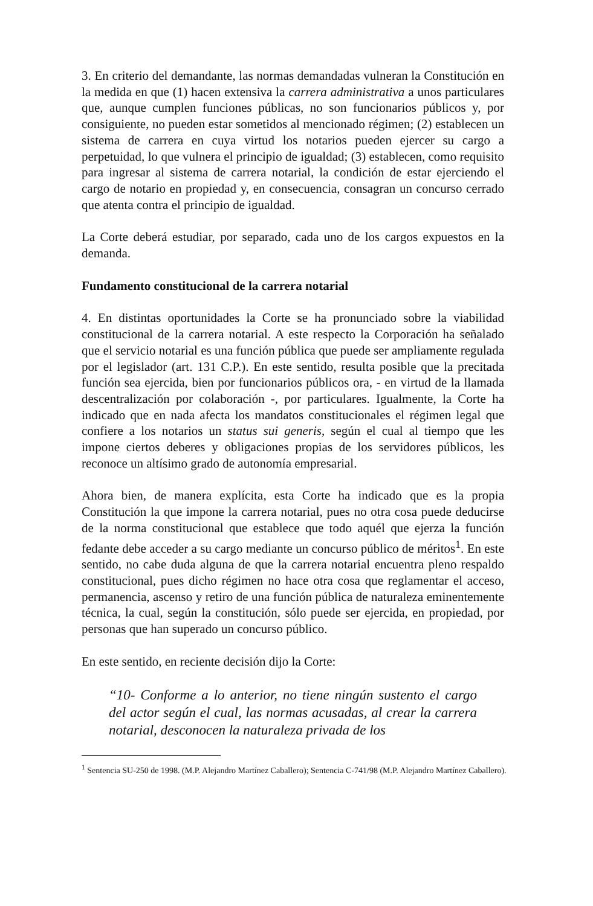3. En criterio del demandante, las normas demandadas vulneran la Constitución en la medida en que (1) hacen extensiva la carrera administrativa a unos particulares que, aunque cumplen funciones públicas, no son funcionarios públicos y, por consiguiente, no pueden estar sometidos al mencionado régimen; (2) establecen un sistema de carrera en cuya virtud los notarios pueden ejercer su cargo a perpetuidad, lo que vulnera el principio de igualdad; (3) establecen, como requisito para ingresar al sistema de carrera notarial, la condición de estar ejerciendo el cargo de notario en propiedad y, en consecuencia, consagran un concurso cerrado que atenta contra el principio de igualdad.
La Corte deberá estudiar, por separado, cada uno de los cargos expuestos en la demanda.
Fundamento constitucional de la carrera notarial
4. En distintas oportunidades la Corte se ha pronunciado sobre la viabilidad constitucional de la carrera notarial. A este respecto la Corporación ha señalado que el servicio notarial es una función pública que puede ser ampliamente regulada por el legislador (art. 131 C.P.). En este sentido, resulta posible que la precitada función sea ejercida, bien por funcionarios públicos ora, - en virtud de la llamada descentralización por colaboración -, por particulares. Igualmente, la Corte ha indicado que en nada afecta los mandatos constitucionales el régimen legal que confiere a los notarios un status sui generis, según el cual al tiempo que les impone ciertos deberes y obligaciones propias de los servidores públicos, les reconoce un altísimo grado de autonomía empresarial.
Ahora bien, de manera explícita, esta Corte ha indicado que es la propia Constitución la que impone la carrera notarial, pues no otra cosa puede deducirse de la norma constitucional que establece que todo aquél que ejerza la función fedante debe acceder a su cargo mediante un concurso público de méritos<sup>1</sup>. En este sentido, no cabe duda alguna de que la carrera notarial encuentra pleno respaldo constitucional, pues dicho régimen no hace otra cosa que reglamentar el acceso, permanencia, ascenso y retiro de una función pública de naturaleza eminentemente técnica, la cual, según la constitución, sólo puede ser ejercida, en propiedad, por personas que han superado un concurso público.
En este sentido, en reciente decisión dijo la Corte:
“10- Conforme a lo anterior, no tiene ningún sustento el cargo del actor según el cual, las normas acusadas, al crear la carrera notarial, desconocen la naturaleza privada de los
<sup>1</sup> Sentencia SU-250 de 1998. (M.P. Alejandro Martínez Caballero); Sentencia C-741/98 (M.P. Alejandro Martínez Caballero).